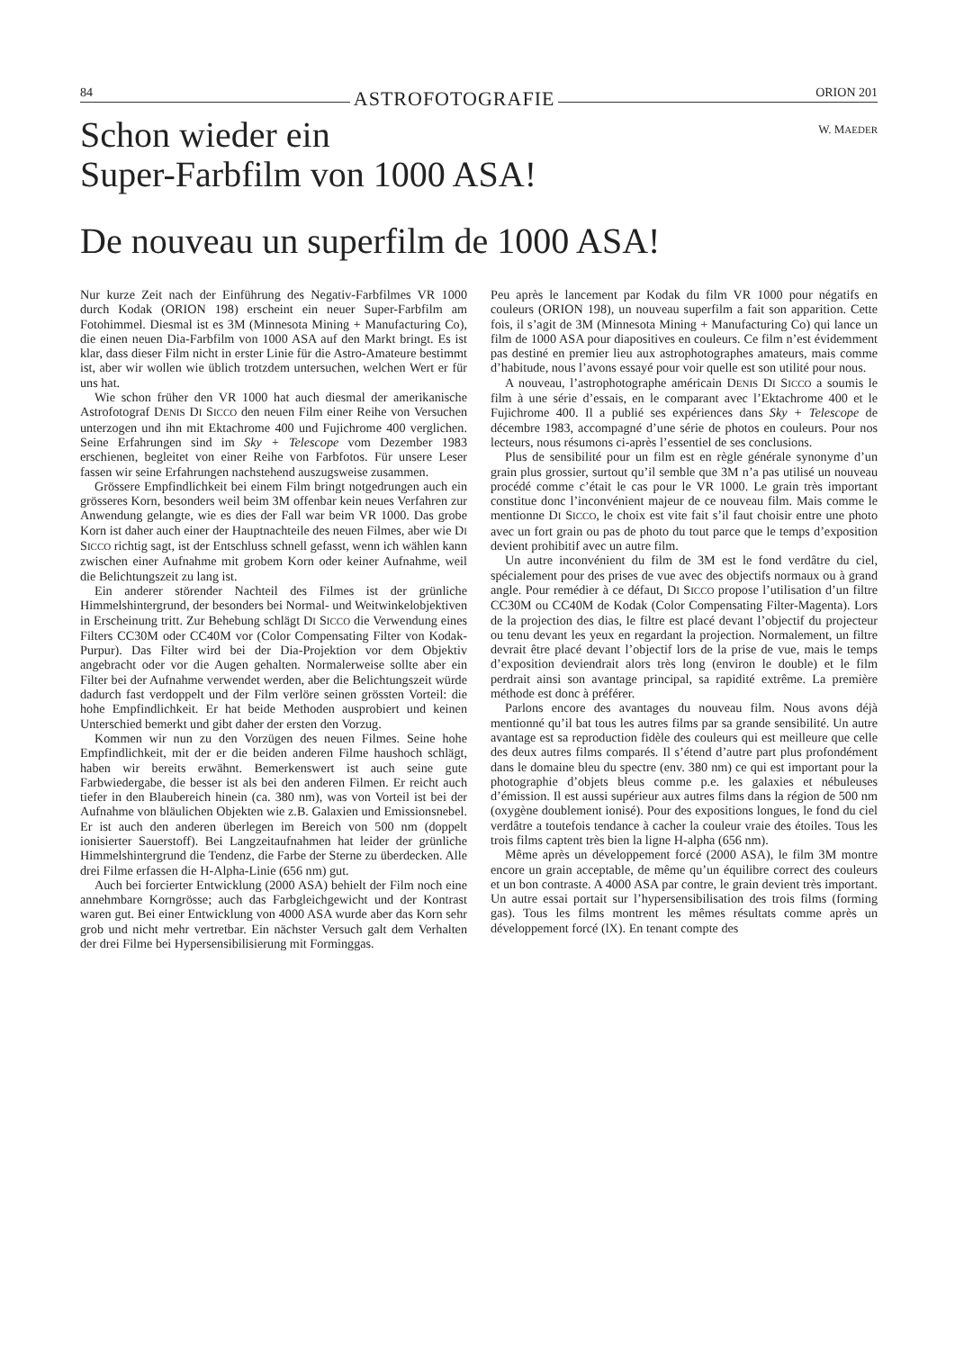84 ASTROFOTOGRAFIE ORION 201
Schon wieder ein
Super-Farbfilm von 1000 ASA!
W. MAEDER
De nouveau un superfilm de 1000 ASA!
Nur kurze Zeit nach der Einführung des Negativ-Farbfilmes VR 1000 durch Kodak (ORION 198) erscheint ein neuer Super-Farbfilm am Fotohimmel. Diesmal ist es 3M (Minnesota Mining + Manufacturing Co), die einen neuen Dia-Farbfilm von 1000 ASA auf den Markt bringt. Es ist klar, dass dieser Film nicht in erster Linie für die Astro-Amateure bestimmt ist, aber wir wollen wie üblich trotzdem untersuchen, welchen Wert er für uns hat.
Wie schon früher den VR 1000 hat auch diesmal der amerikanische Astrofotograf DENIS DI SICCO den neuen Film einer Reihe von Versuchen unterzogen und ihn mit Ektachrome 400 und Fujichrome 400 verglichen. Seine Erfahrungen sind im Sky + Telescope vom Dezember 1983 erschienen, begleitet von einer Reihe von Farbfotos. Für unsere Leser fassen wir seine Erfahrungen nachstehend auszugsweise zusammen.
Grössere Empfindlichkeit bei einem Film bringt notgedrungen auch ein grösseres Korn, besonders weil beim 3M offenbar kein neues Verfahren zur Anwendung gelangte, wie es dies der Fall war beim VR 1000. Das grobe Korn ist daher auch einer der Hauptnachteile des neuen Filmes, aber wie DI SICCO richtig sagt, ist der Entschluss schnell gefasst, wenn ich wählen kann zwischen einer Aufnahme mit grobem Korn oder keiner Aufnahme, weil die Belichtungszeit zu lang ist.
Ein anderer störender Nachteil des Filmes ist der grünliche Himmelshintergrund, der besonders bei Normal- und Weitwinkelobjektiven in Erscheinung tritt. Zur Behebung schlägt DI SICCO die Verwendung eines Filters CC30M oder CC40M vor (Color Compensating Filter von Kodak-Purpur). Das Filter wird bei der Dia-Projektion vor dem Objektiv angebracht oder vor die Augen gehalten. Normalerweise sollte aber ein Filter bei der Aufnahme verwendet werden, aber die Belichtungszeit würde dadurch fast verdoppelt und der Film verlöre seinen grössten Vorteil: die hohe Empfindlichkeit. Er hat beide Methoden ausprobiert und keinen Unterschied bemerkt und gibt daher der ersten den Vorzug.
Kommen wir nun zu den Vorzügen des neuen Filmes. Seine hohe Empfindlichkeit, mit der er die beiden anderen Filme haushoch schlägt, haben wir bereits erwähnt. Bemerkenswert ist auch seine gute Farbwiedergabe, die besser ist als bei den anderen Filmen. Er reicht auch tiefer in den Blaubereich hinein (ca. 380 nm), was von Vorteil ist bei der Aufnahme von bläulichen Objekten wie z.B. Galaxien und Emissionsnebel. Er ist auch den anderen überlegen im Bereich von 500 nm (doppelt ionisierter Sauerstoff). Bei Langzeitaufnahmen hat leider der grünliche Himmelshintergrund die Tendenz, die Farbe der Sterne zu überdecken. Alle drei Filme erfassen die H-Alpha-Linie (656 nm) gut.
Auch bei forcierter Entwicklung (2000 ASA) behielt der Film noch eine annehmbare Korngrösse; auch das Farbgleichgewicht und der Kontrast waren gut. Bei einer Entwicklung von 4000 ASA wurde aber das Korn sehr grob und nicht mehr vertretbar. Ein nächster Versuch galt dem Verhalten der drei Filme bei Hypersensibilisierung mit Forminggas.
Peu après le lancement par Kodak du film VR 1000 pour négatifs en couleurs (ORION 198), un nouveau superfilm a fait son apparition. Cette fois, il s’agit de 3M (Minnesota Mining + Manufacturing Co) qui lance un film de 1000 ASA pour diapositives en couleurs. Ce film n’est évidemment pas destiné en premier lieu aux astrophotographes amateurs, mais comme d’habitude, nous l’avons essayé pour voir quelle est son utilité pour nous.
A nouveau, l’astrophotographe américain DENIS DI SICCO a soumis le film à une série d’essais, en le comparant avec l’Ektachrome 400 et le Fujichrome 400. Il a publié ses expériences dans Sky + Telescope de décembre 1983, accompagné d’une série de photos en couleurs. Pour nos lecteurs, nous résumons ci-après l’essentiel de ses conclusions.
Plus de sensibilité pour un film est en règle générale synonyme d’un grain plus grossier, surtout qu’il semble que 3M n’a pas utilisé un nouveau procédé comme c’était le cas pour le VR 1000. Le grain très important constitue donc l’inconvénient majeur de ce nouveau film. Mais comme le mentionne DI SICCO, le choix est vite fait s’il faut choisir entre une photo avec un fort grain ou pas de photo du tout parce que le temps d’exposition devient prohibitif avec un autre film.
Un autre inconvénient du film de 3M est le fond verdâtre du ciel, spécialement pour des prises de vue avec des objectifs normaux ou à grand angle. Pour remédier à ce défaut, DI SICCO propose l’utilisation d’un filtre CC30M ou CC40M de Kodak (Color Compensating Filter-Magenta). Lors de la projection des dias, le filtre est placé devant l’objectif du projecteur ou tenu devant les yeux en regardant la projection. Normalement, un filtre devrait être placé devant l’objectif lors de la prise de vue, mais le temps d’exposition deviendrait alors très long (environ le double) et le film perdrait ainsi son avantage principal, sa rapidité extrême. La première méthode est donc à préférer.
Parlons encore des avantages du nouveau film. Nous avons déjà mentionné qu’il bat tous les autres films par sa grande sensibilité. Un autre avantage est sa reproduction fidèle des couleurs qui est meilleure que celle des deux autres films comparés. Il s’étend d’autre part plus profondément dans le domaine bleu du spectre (env. 380 nm) ce qui est important pour la photographie d’objets bleus comme p.e. les galaxies et nébuleuses d’émission. Il est aussi supérieur aux autres films dans la région de 500 nm (oxygène doublement ionisé). Pour des expositions longues, le fond du ciel verdâtre a toutefois tendance à cacher la couleur vraie des étoiles. Tous les trois films captent très bien la ligne H-alpha (656 nm).
Même après un développement forcé (2000 ASA), le film 3M montre encore un grain acceptable, de même qu’un équilibre correct des couleurs et un bon contraste. A 4000 ASA par contre, le grain devient très important. Un autre essai portait sur l’hypersensibilisation des trois films (forming gas). Tous les films montrent les mêmes résultats comme après un développement forcé (lX). En tenant compte des